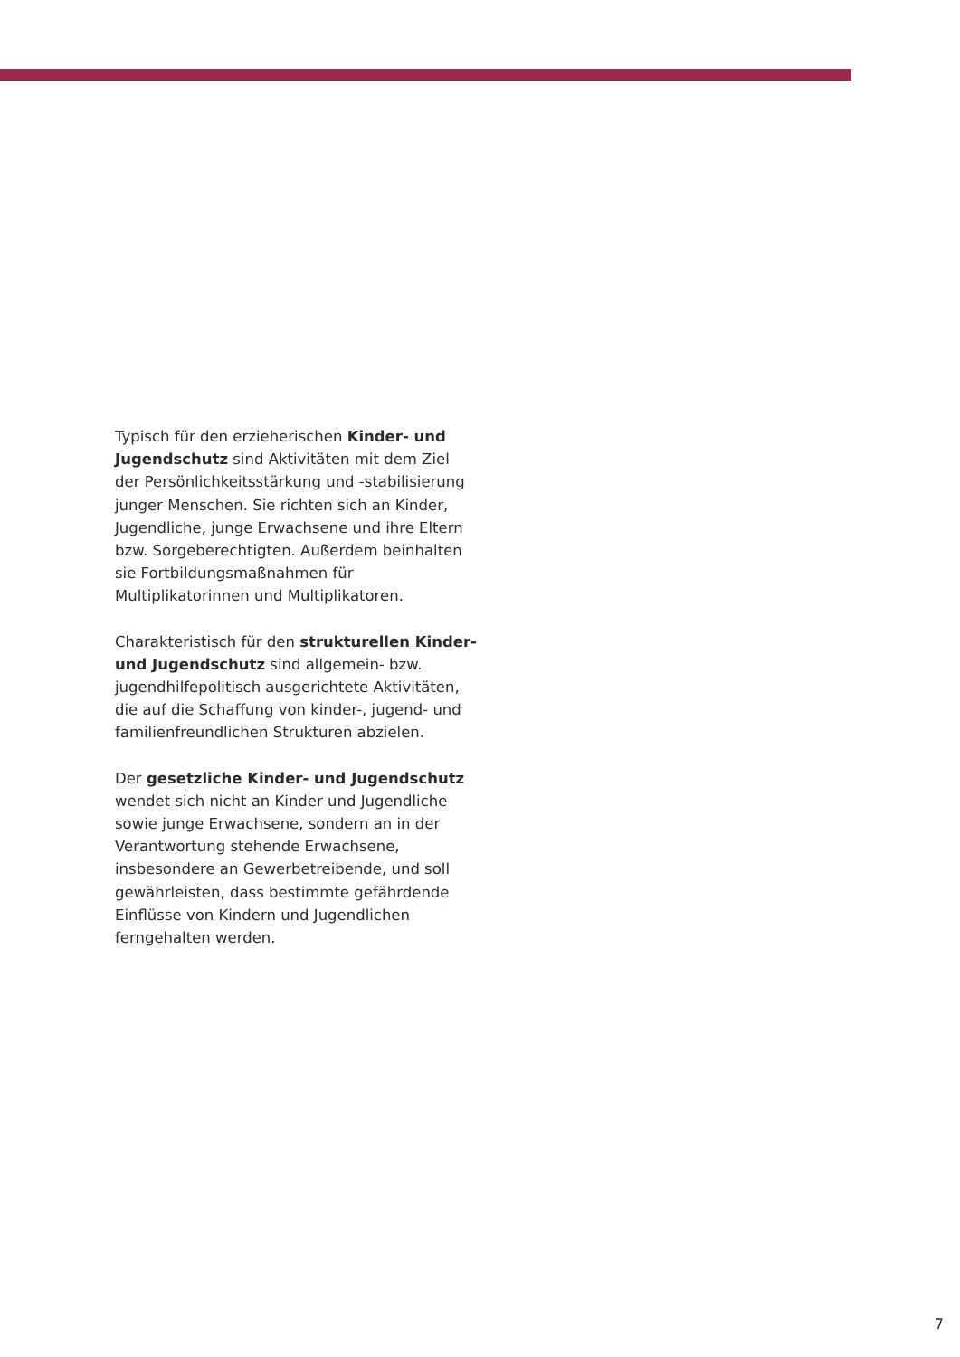Typisch für den erzieherischen Kinder- und Jugendschutz sind Aktivitäten mit dem Ziel der Persönlichkeitsstärkung und -stabilisierung junger Menschen. Sie richten sich an Kinder, Jugendliche, junge Erwachsene und ihre Eltern bzw. Sorgeberechtigten. Außerdem beinhalten sie Fortbildungsmaßnahmen für Multiplikatorinnen und Multiplikatoren.
Charakteristisch für den strukturellen Kinder- und Jugendschutz sind allgemein- bzw. jugendhilfepolitisch ausgerichtete Aktivitäten, die auf die Schaffung von kinder-, jugend- und familienfreundlichen Strukturen abzielen.
Der gesetzliche Kinder- und Jugendschutz wendet sich nicht an Kinder und Jugendliche sowie junge Erwachsene, sondern an in der Verantwortung stehende Erwachsene, insbesondere an Gewerbetreibende, und soll gewährleisten, dass bestimmte gefährdende Einflüsse von Kindern und Jugendlichen ferngehalten werden.
7